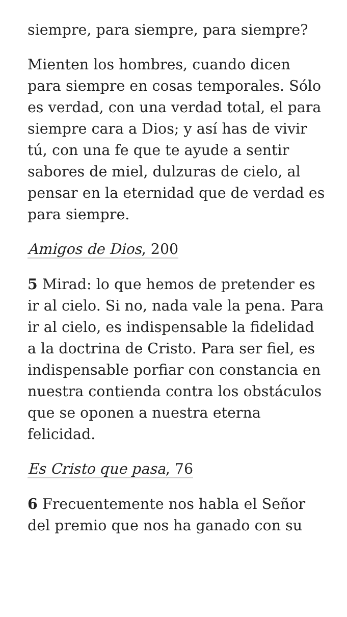siempre, para siempre, para siempre?
Mienten los hombres, cuando dicen para siempre en cosas temporales. Sólo es verdad, con una verdad total, el para siempre cara a Dios; y así has de vivir tú, con una fe que te ayude a sentir sabores de miel, dulzuras de cielo, al pensar en la eternidad que de verdad es para siempre.
Amigos de Dios, 200
5 Mirad: lo que hemos de pretender es ir al cielo. Si no, nada vale la pena. Para ir al cielo, es indispensable la fidelidad a la doctrina de Cristo. Para ser fiel, es indispensable porfiar con constancia en nuestra contienda contra los obstáculos que se oponen a nuestra eterna felicidad.
Es Cristo que pasa, 76
6 Frecuentemente nos habla el Señor del premio que nos ha ganado con su